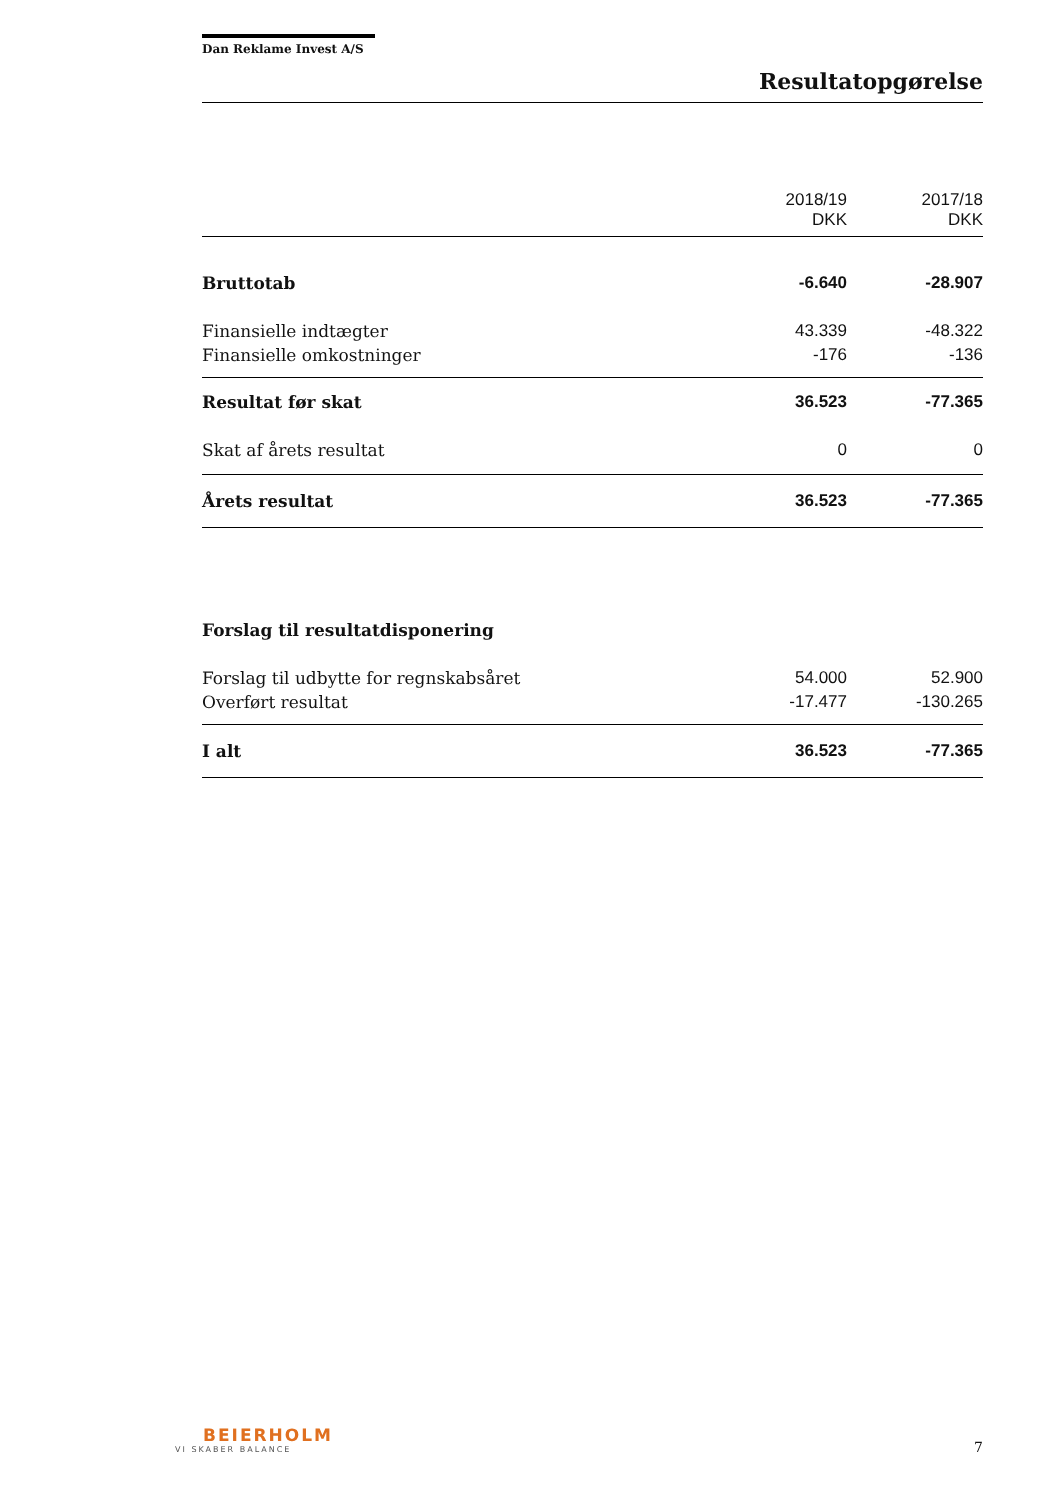Dan Reklame Invest A/S
Resultatopgørelse
| | 2018/19 DKK | 2017/18 DKK |
| --- | --- | --- |
| Bruttotab | -6.640 | -28.907 |
| Finansielle indtægter | 43.339 | -48.322 |
| Finansielle omkostninger | -176 | -136 |
| Resultat før skat | 36.523 | -77.365 |
| Skat af årets resultat | 0 | 0 |
| Årets resultat | 36.523 | -77.365 |
| Forslag til resultatdisponering | | |
| Forslag til udbytte for regnskabsåret | 54.000 | 52.900 |
| Overført resultat | -17.477 | -130.265 |
| I alt | 36.523 | -77.365 |
BEIERHOLM
VI SKABER BALANCE
7